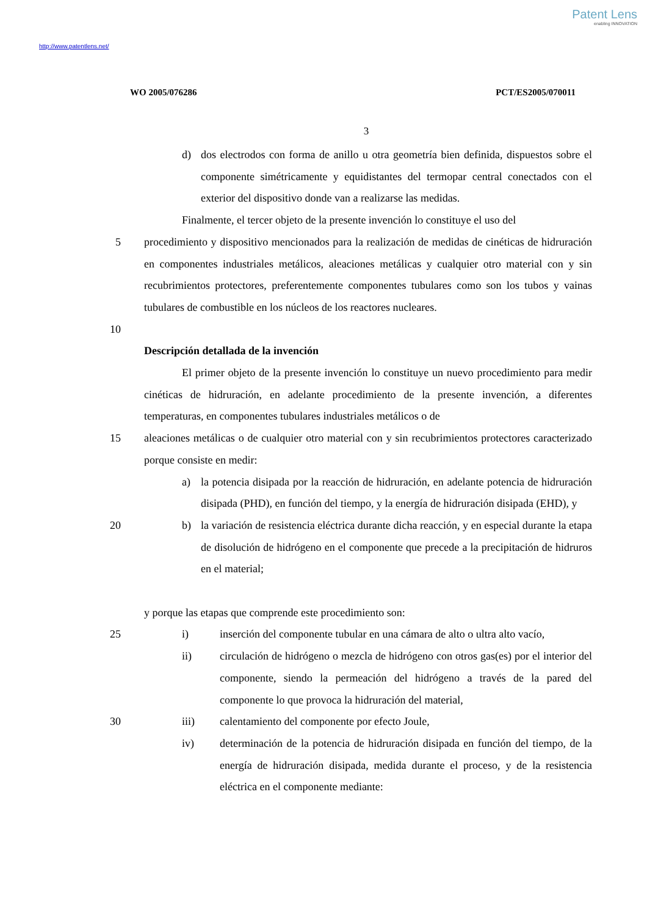Patent Lens
enabling INNOVATION
http://www.patentlens.net/
WO 2005/076286 PCT/ES2005/070011
3
d) dos electrodos con forma de anillo u otra geometría bien definida, dispuestos sobre el componente simétricamente y equidistantes del termopar central conectados con el exterior del dispositivo donde van a realizarse las medidas.
Finalmente, el tercer objeto de la presente invención lo constituye el uso del
5 procedimiento y dispositivo mencionados para la realización de medidas de cinéticas de hidruración en componentes industriales metálicos, aleaciones metálicas y cualquier otro material con y sin recubrimientos protectores, preferentemente componentes tubulares como son los tubos y vainas tubulares de combustible en los núcleos de los reactores nucleares.
10
Descripción detallada de la invención
El primer objeto de la presente invención lo constituye un nuevo procedimiento para medir cinéticas de hidruración, en adelante procedimiento de la presente invención, a diferentes temperaturas, en componentes tubulares industriales metálicos o de
15 aleaciones metálicas o de cualquier otro material con y sin recubrimientos protectores caracterizado porque consiste en medir:
a) la potencia disipada por la reacción de hidruración, en adelante potencia de hidruración disipada (PHD), en función del tiempo, y la energía de hidruración disipada (EHD), y
20 b) la variación de resistencia eléctrica durante dicha reacción, y en especial durante la etapa de disolución de hidrógeno en el componente que precede a la precipitación de hidruros en el material;
y porque las etapas que comprende este procedimiento son:
25 i) inserción del componente tubular en una cámara de alto o ultra alto vacío,
ii) circulación de hidrógeno o mezcla de hidrógeno con otros gas(es) por el interior del componente, siendo la permeación del hidrógeno a través de la pared del componente lo que provoca la hidruración del material,
30 iii) calentamiento del componente por efecto Joule,
iv) determinación de la potencia de hidruración disipada en función del tiempo, de la energía de hidruración disipada, medida durante el proceso, y de la resistencia eléctrica en el componente mediante: